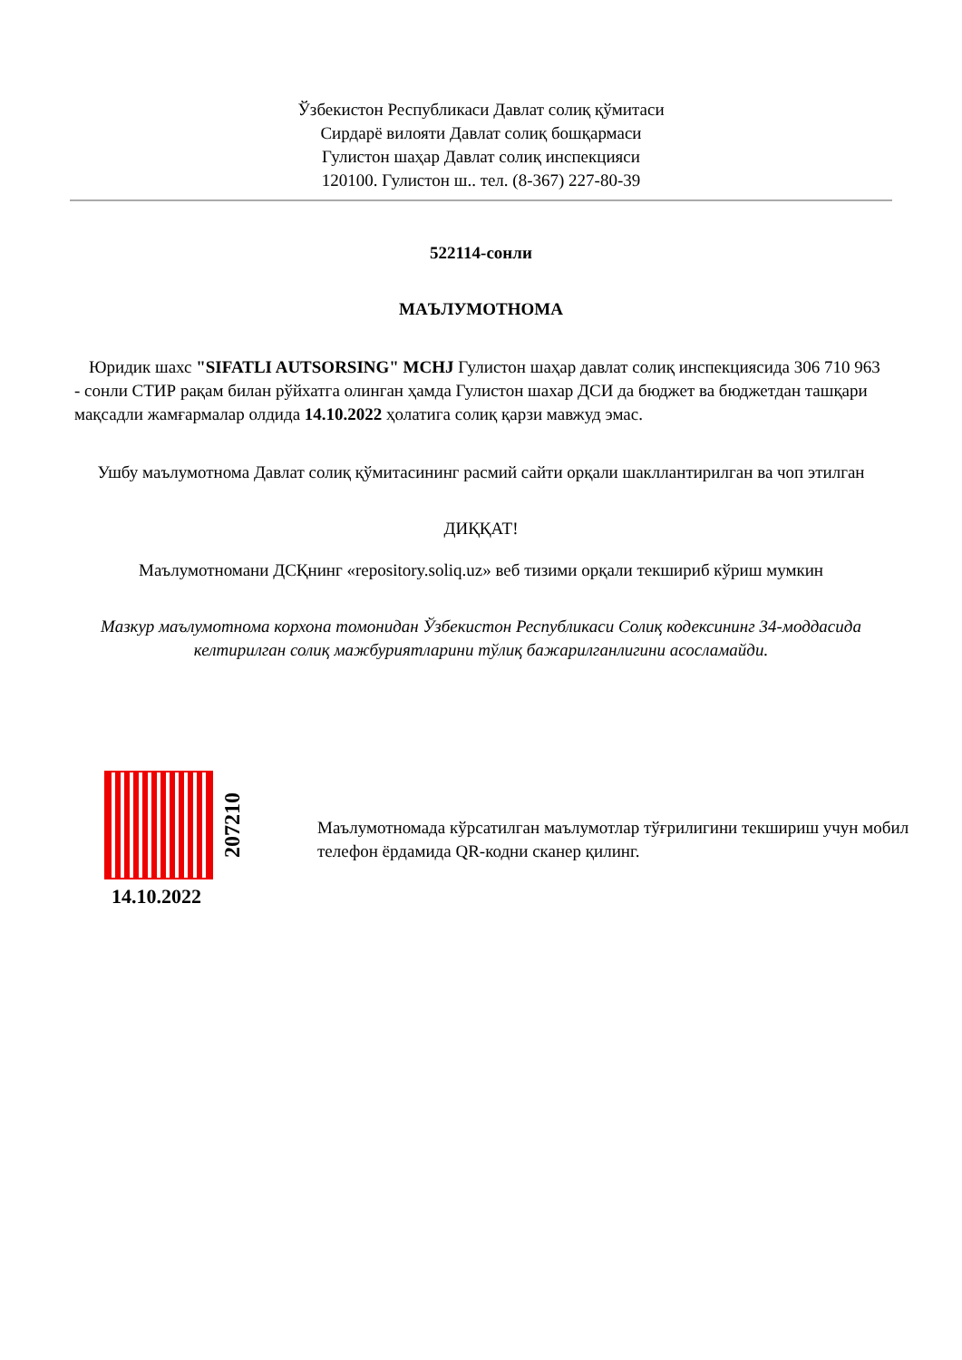Ўзбекистон Республикаси Давлат солиқ қўмитаси
Сирдарё вилояти Давлат солиқ бошқармаси
Гулистон шаҳар Давлат солиқ инспекцияси
120100. Гулистон ш.. тел. (8-367) 227-80-39
522114-сонли
МАЪЛУМОТНОМА
Юридик шахс "SIFATLI AUTSORSING" MCHJ Гулистон шаҳар давлат солиқ инспекциясида 306 710 963 - сонли СТИР рақам билан рўйхатга олинган ҳамда Гулистон шахар ДСИ да бюджет ва бюджетдан ташқари мақсадли жамғармалар олдида 14.10.2022 ҳолатига солиқ қарзи мавжуд эмас.
Ушбу маълумотнома Давлат солиқ қўмитасининг расмий сайти орқали шакллантирилган ва чоп этилган
ДИҚҚАТ!
Маълумотномани ДСҚнинг «repository.soliq.uz» веб тизими орқали текшириб кўриш мумкин
Мазкур маълумотнома корхона томонидан Ўзбекистон Республикаси Солиқ кодексининг 34-моддасида келтирилган солиқ мажбуриятларини тўлиқ бажарилганлигини асосламайди.
207210
14.10.2022
Маълумотномада кўрсатилган маълумотлар тўғрилигини текшириш учун мобил телефон ёрдамида QR-кодни сканер қилинг.